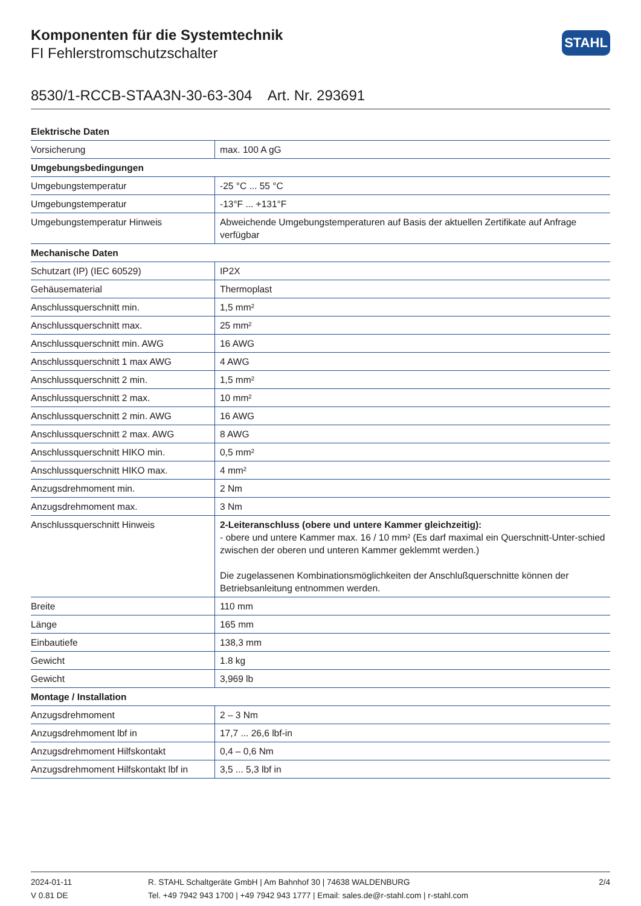Komponenten für die Systemtechnik
FI Fehlerstromschutzschalter
STAHL
8530/1-RCCB-STAA3N-30-63-304 Art. Nr. 293691
| Elektrische Daten | |
| --- | --- |
| Vorsicherung | max. 100 A gG |
| Umgebungsbedingungen | |
| Umgebungstemperatur | -25 °C ... 55 °C |
| Umgebungstemperatur | -13°F ... +131°F |
| Umgebungstemperatur Hinweis | Abweichende Umgebungstemperaturen auf Basis der aktuellen Zertifikate auf Anfrage verfügbar |
| Mechanische Daten | |
| Schutzart (IP) (IEC 60529) | IP2X |
| Gehäusematerial | Thermoplast |
| Anschlussquerschnitt min. | 1,5 mm² |
| Anschlussquerschnitt max. | 25 mm² |
| Anschlussquerschnitt min. AWG | 16 AWG |
| Anschlussquerschnitt 1 max AWG | 4 AWG |
| Anschlussquerschnitt 2 min. | 1,5 mm² |
| Anschlussquerschnitt 2 max. | 10 mm² |
| Anschlussquerschnitt 2 min. AWG | 16 AWG |
| Anschlussquerschnitt 2 max. AWG | 8 AWG |
| Anschlussquerschnitt HIKO min. | 0,5 mm² |
| Anschlussquerschnitt HIKO max. | 4 mm² |
| Anzugsdrehmoment min. | 2 Nm |
| Anzugsdrehmoment max. | 3 Nm |
| Anschlussquerschnitt Hinweis | 2-Leiteranschluss (obere und untere Kammer gleichzeitig): - obere und untere Kammer max. 16 / 10 mm² (Es darf maximal ein Querschnitt-Unter-schied zwischen der oberen und unteren Kammer geklemmt werden.) Die zugelassenen Kombinationsmöglichkeiten der Anschlußquerschnitte können der Betriebsanleitung entnommen werden. |
| Breite | 110 mm |
| Länge | 165 mm |
| Einbautiefe | 138,3 mm |
| Gewicht | 1.8 kg |
| Gewicht | 3,969 lb |
| Montage / Installation | |
| Anzugsdrehmoment | 2 – 3 Nm |
| Anzugsdrehmoment lbf in | 17,7 ... 26,6 lbf-in |
| Anzugsdrehmoment Hilfskontakt | 0,4 – 0,6 Nm |
| Anzugsdrehmoment Hilfskontakt lbf in | 3,5 ... 5,3 lbf in |
2024-01-11
V 0.81 DE
R. STAHL Schaltgeräte GmbH | Am Bahnhof 30 | 74638 WALDENBURG
Tel. +49 7942 943 1700 | +49 7942 943 1777 | Email: sales.de@r-stahl.com | r-stahl.com
2/4